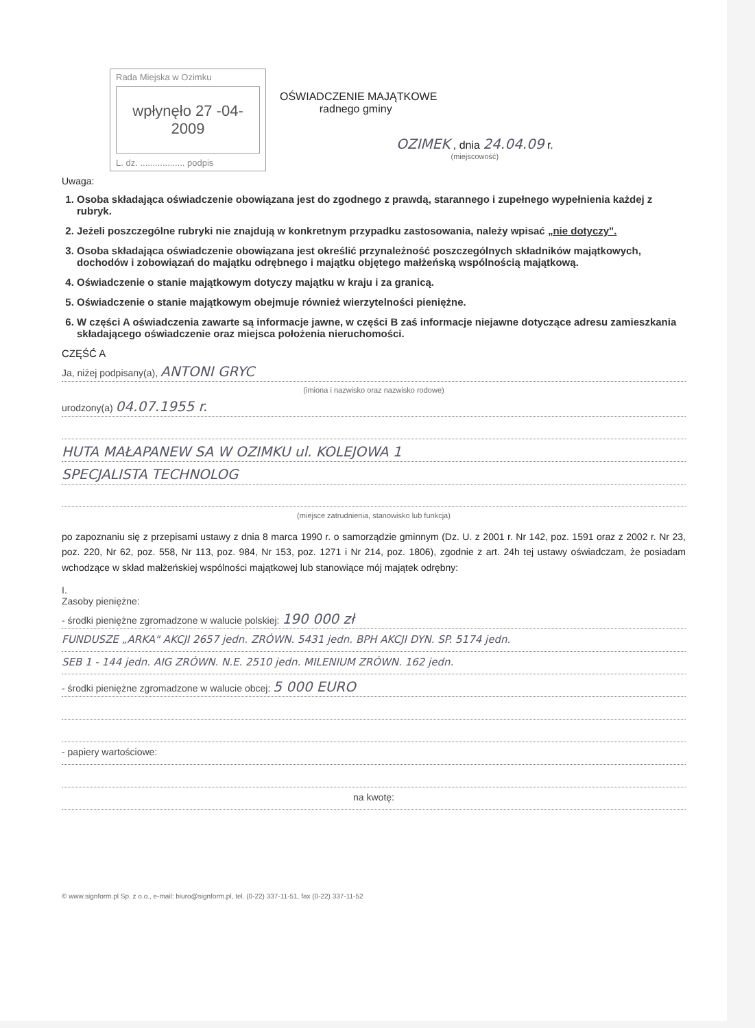Rada Miejska w Ozimku
wpłynęło 27 -04- 2009
L. dz. .................. podpis
OŚWIADCZENIE MAJĄTKOWE
radnego gminy
OZIMEK , dnia 24.04.09 r.
(miejscowość)
Uwaga:
1. Osoba składająca oświadczenie obowiązana jest do zgodnego z prawdą, starannego i zupełnego wypełnienia każdej z rubryk.
2. Jeżeli poszczególne rubryki nie znajdują w konkretnym przypadku zastosowania, należy wpisać „nie dotyczy".
3. Osoba składająca oświadczenie obowiązana jest określić przynależność poszczególnych składników majątkowych, dochodów i zobowiązań do majątku odrębnego i majątku objętego małżeńską wspólnością majątkową.
4. Oświadczenie o stanie majątkowym dotyczy majątku w kraju i za granicą.
5. Oświadczenie o stanie majątkowym obejmuje również wierzytelności pieniężne.
6. W części A oświadczenia zawarte są informacje jawne, w części B zaś informacje niejawne dotyczące adresu zamieszkania składającego oświadczenie oraz miejsca położenia nieruchomości.
CZĘŚĆ A
Ja, niżej podpisany(a), ANTONI GRYC
(imiona i nazwisko oraz nazwisko rodowe)
urodzony(a) 04.07.1955 r.
HUTA MAŁAPANEW SA W OZIMKU ul. KOLEJOWA 1
SPECJALISTA TECHNOLOG
(miejsce zatrudnienia, stanowisko lub funkcja)
po zapoznaniu się z przepisami ustawy z dnia 8 marca 1990 r. o samorządzie gminnym (Dz. U. z 2001 r. Nr 142, poz. 1591 oraz z 2002 r. Nr 23, poz. 220, Nr 62, poz. 558, Nr 113, poz. 984, Nr 153, poz. 1271 i Nr 214, poz. 1806), zgodnie z art. 24h tej ustawy oświadczam, że posiadam wchodzące w skład małżeńskiej wspólności majątkowej lub stanowiące mój majątek odrębny:
I.
Zasoby pieniężne:
- środki pieniężne zgromadzone w walucie polskiej: 190 000 zł
FUNDUSZE „ARKA" AKCJI 2657 jedn. ZRÓWN. 5431 jedn. BPH AKCJI DYN. SP. 5174 jedn.
SEB 1 - 144 jedn. AIG ZRÓWN. N.E. 2510 jedn. MILENIUM ZRÓWN. 162 jedn.
- środki pieniężne zgromadzone w walucie obcej: 5 000 EURO
- papiery wartościowe:
na kwotę:
© www.signform.pl Sp. z o.o., e-mail: biuro@signform.pl, tel. (0-22) 337-11-51, fax (0-22) 337-11-52